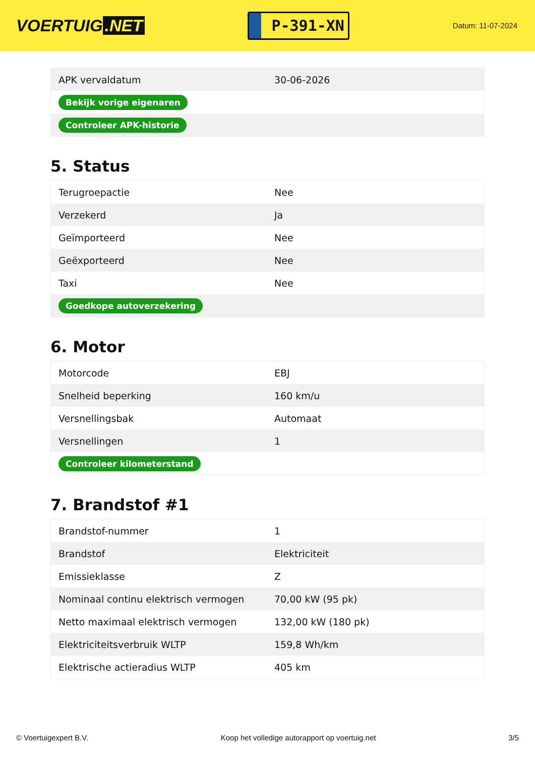VOERTUIG.NET
P-391-XN
Datum: 11-07-2024
| APK vervaldatum | 30-06-2026 |
| Bekijk vorige eigenaren | |
| Controleer APK-historie | |
5. Status
| Terugroepactie | Nee |
| Verzekerd | Ja |
| Geïmporteerd | Nee |
| Geëxporteerd | Nee |
| Taxi | Nee |
| Goedkope autoverzekering | |
6. Motor
| Motorcode | EBJ |
| Snelheid beperking | 160 km/u |
| Versnellingsbak | Automaat |
| Versnellingen | 1 |
| Controleer kilometerstand | |
7. Brandstof #1
| Brandstof-nummer | 1 |
| Brandstof | Elektriciteit |
| Emissieklasse | Z |
| Nominaal continu elektrisch vermogen | 70,00 kW (95 pk) |
| Netto maximaal elektrisch vermogen | 132,00 kW (180 pk) |
| Elektriciteitsverbruik WLTP | 159,8 Wh/km |
| Elektrische actieradius WLTP | 405 km |
© Voertuigexpert B.V. Koop het volledige autorapport op voertuig.net 3/5